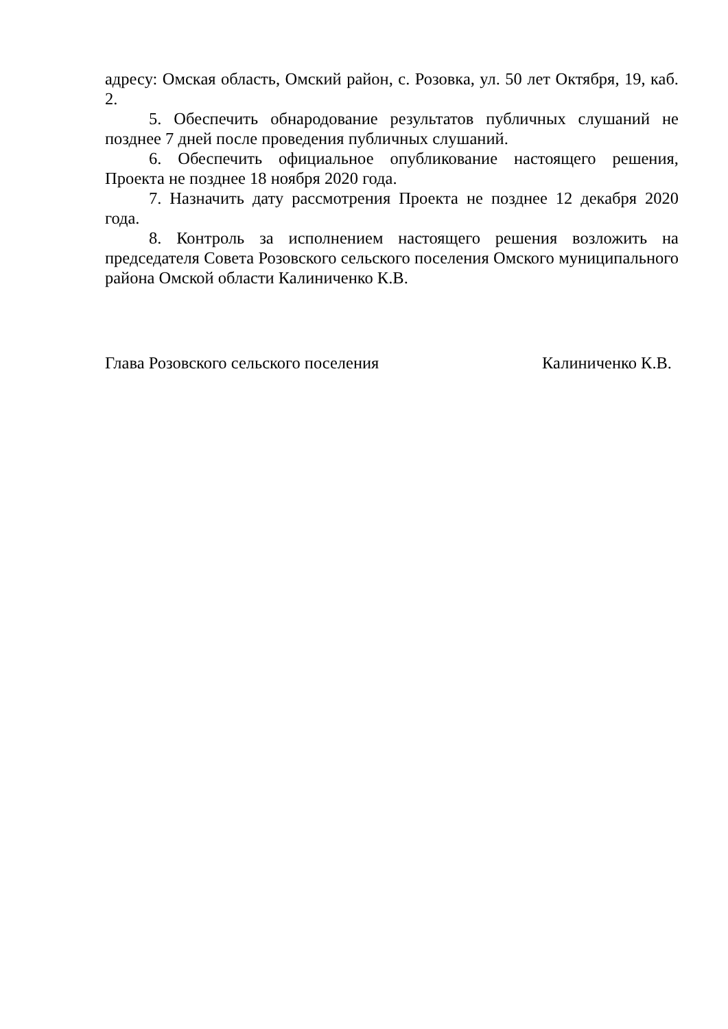адресу: Омская область, Омский район, с. Розовка, ул. 50 лет Октября, 19, каб. 2.
5. Обеспечить обнародование результатов публичных слушаний не позднее 7 дней после проведения публичных слушаний.
6. Обеспечить официальное опубликование настоящего решения, Проекта не позднее 18 ноября 2020 года.
7. Назначить дату рассмотрения Проекта не позднее 12 декабря 2020 года.
8. Контроль за исполнением настоящего решения возложить на председателя Совета Розовского сельского поселения Омского муниципального района Омской области Калиниченко К.В.
Глава Розовского сельского поселения Калиниченко К.В.